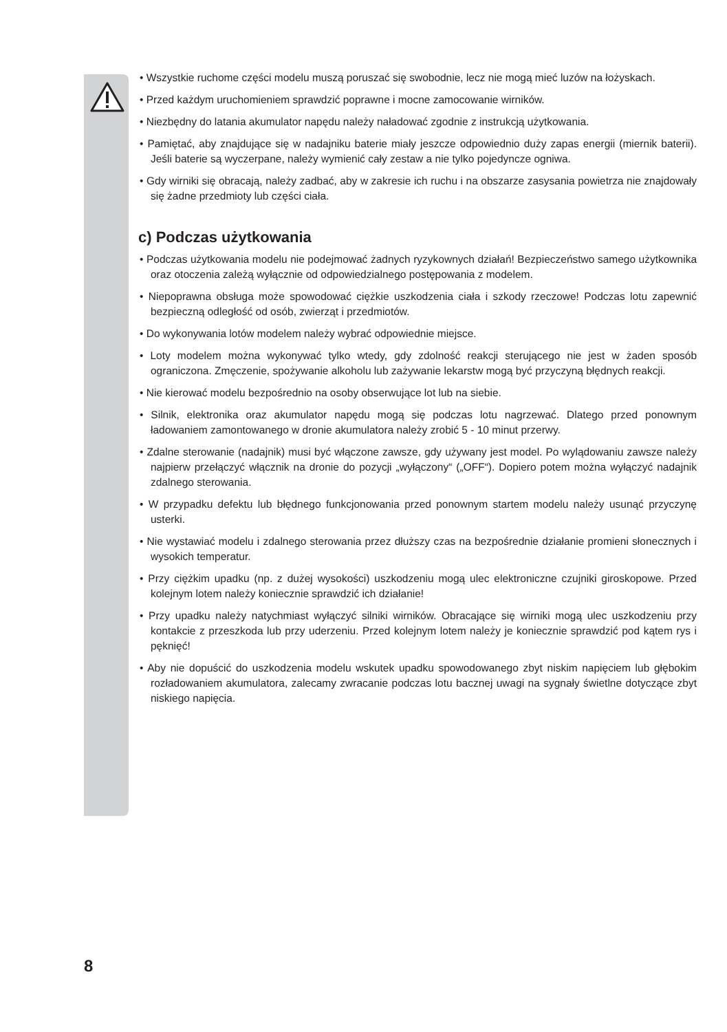• Wszystkie ruchome części modelu muszą poruszać się swobodnie, lecz nie mogą mieć luzów na łożyskach.
• Przed każdym uruchomieniem sprawdzić poprawne i mocne zamocowanie wirników.
• Niezbędny do latania akumulator napędu należy naładować zgodnie z instrukcją użytkowania.
• Pamiętać, aby znajdujące się w nadajniku baterie miały jeszcze odpowiednio duży zapas energii (miernik baterii). Jeśli baterie są wyczerpane, należy wymienić cały zestaw a nie tylko pojedyncze ogniwa.
• Gdy wirniki się obracają, należy zadbać, aby w zakresie ich ruchu i na obszarze zasysania powietrza nie znajdowały się żadne przedmioty lub części ciała.
c) Podczas użytkowania
• Podczas użytkowania modelu nie podejmować żadnych ryzykownych działań! Bezpieczeństwo samego użytkownika oraz otoczenia zależą wyłącznie od odpowiedzialnego postępowania z modelem.
• Niepoprawna obsługa może spowodować ciężkie uszkodzenia ciała i szkody rzeczowe! Podczas lotu zapewnić bezpieczną odległość od osób, zwierząt i przedmiotów.
• Do wykonywania lotów modelem należy wybrać odpowiednie miejsce.
• Loty modelem można wykonywać tylko wtedy, gdy zdolność reakcji sterującego nie jest w żaden sposób ograniczona. Zmęczenie, spożywanie alkoholu lub zażywanie lekarstw mogą być przyczyną błędnych reakcji.
• Nie kierować modelu bezpośrednio na osoby obserwujące lot lub na siebie.
• Silnik, elektronika oraz akumulator napędu mogą się podczas lotu nagrzewać. Dlatego przed ponownym ładowaniem zamontowanego w dronie akumulatora należy zrobić 5 - 10 minut przerwy.
• Zdalne sterowanie (nadajnik) musi być włączone zawsze, gdy używany jest model. Po wylądowaniu zawsze należy najpierw przełączyć włącznik na dronie do pozycji „wyłączony“ („OFF“). Dopiero potem można wyłączyć nadajnik zdalnego sterowania.
• W przypadku defektu lub błędnego funkcjonowania przed ponownym startem modelu należy usunąć przyczynę usterki.
• Nie wystawiać modelu i zdalnego sterowania przez dłuższy czas na bezpośrednie działanie promieni słonecznych i wysokich temperatur.
• Przy ciężkim upadku (np. z dużej wysokości) uszkodzeniu mogą ulec elektroniczne czujniki giroskopowe. Przed kolejnym lotem należy koniecznie sprawdzić ich działanie!
• Przy upadku należy natychmiast wyłączyć silniki wirników. Obracające się wirniki mogą ulec uszkodzeniu przy kontakcie z przeszkoda lub przy uderzeniu. Przed kolejnym lotem należy je koniecznie sprawdzić pod kątem rys i pęknięć!
• Aby nie dopuścić do uszkodzenia modelu wskutek upadku spowodowanego zbyt niskim napięciem lub głębokim rozładowaniem akumulatora, zalecamy zwracanie podczas lotu bacznej uwagi na sygnały świetlne dotyczące zbyt niskiego napięcia.
8